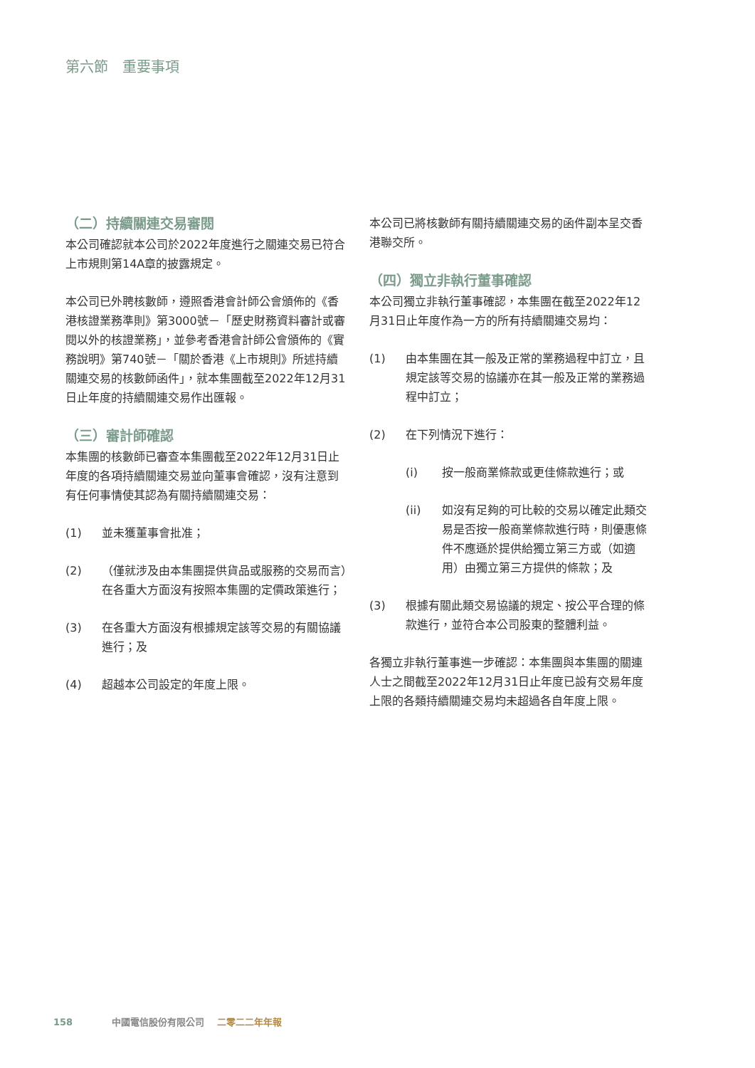第六節　重要事項
（二）持續關連交易審閱
本公司確認就本公司於2022年度進行之關連交易已符合上市規則第14A章的披露規定。
本公司已外聘核數師，遵照香港會計師公會頒佈的《香港核證業務準則》第3000號－「歷史財務資料審計或審閱以外的核證業務」，並參考香港會計師公會頒佈的《實務說明》第740號－「關於香港《上市規則》所述持續關連交易的核數師函件」，就本集團截至2022年12月31日止年度的持續關連交易作出匯報。
（三）審計師確認
本集團的核數師已審查本集團截至2022年12月31日止年度的各項持續關連交易並向董事會確認，沒有注意到有任何事情使其認為有關持續關連交易：
(1) 並未獲董事會批准；
(2) （僅就涉及由本集團提供貨品或服務的交易而言）在各重大方面沒有按照本集團的定價政策進行；
(3) 在各重大方面沒有根據規定該等交易的有關協議進行；及
(4) 超越本公司設定的年度上限。
本公司已將核數師有關持續關連交易的函件副本呈交香港聯交所。
（四）獨立非執行董事確認
本公司獨立非執行董事確認，本集團在截至2022年12月31日止年度作為一方的所有持續關連交易均：
(1) 由本集團在其一般及正常的業務過程中訂立，且規定該等交易的協議亦在其一般及正常的業務過程中訂立；
(2) 在下列情況下進行：
(i) 按一般商業條款或更佳條款進行；或
(ii) 如沒有足夠的可比較的交易以確定此類交易是否按一般商業條款進行時，則優惠條件不應遜於提供給獨立第三方或（如適用）由獨立第三方提供的條款；及
(3) 根據有關此類交易協議的規定、按公平合理的條款進行，並符合本公司股東的整體利益。
各獨立非執行董事進一步確認：本集團與本集團的關連人士之間截至2022年12月31日止年度已設有交易年度上限的各類持續關連交易均未超過各自年度上限。
158 中國電信股份有限公司 二零二二年年報